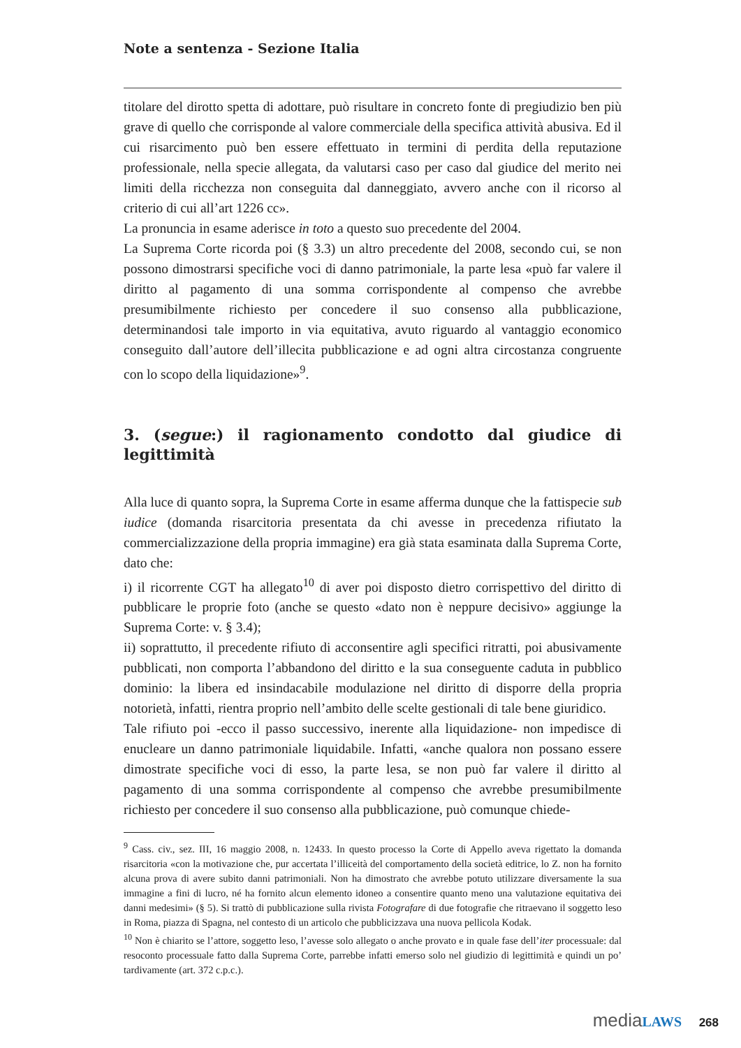Note a sentenza - Sezione Italia
titolare del dirotto spetta di adottare, può risultare in concreto fonte di pregiudizio ben più grave di quello che corrisponde al valore commerciale della specifica attività abusiva. Ed il cui risarcimento può ben essere effettuato in termini di perdita della reputazione professionale, nella specie allegata, da valutarsi caso per caso dal giudice del merito nei limiti della ricchezza non conseguita dal danneggiato, avvero anche con il ricorso al criterio di cui all’art 1226 cc».
La pronuncia in esame aderisce in toto a questo suo precedente del 2004.
La Suprema Corte ricorda poi (§ 3.3) un altro precedente del 2008, secondo cui, se non possono dimostrarsi specifiche voci di danno patrimoniale, la parte lesa «può far valere il diritto al pagamento di una somma corrispondente al compenso che avrebbe presumibilmente richiesto per concedere il suo consenso alla pubblicazione, determinandosi tale importo in via equitativa, avuto riguardo al vantaggio economico conseguito dall’autore dell’illecita pubblicazione e ad ogni altra circostanza congruente con lo scopo della liquidazione»<sup>9</sup>.
3. (segue:) il ragionamento condotto dal giudice di legittimità
Alla luce di quanto sopra, la Suprema Corte in esame afferma dunque che la fattispecie sub iudice (domanda risarcitoria presentata da chi avesse in precedenza rifiutato la commercializzazione della propria immagine) era già stata esaminata dalla Suprema Corte, dato che:
i) il ricorrente CGT ha allegato<sup>10</sup> di aver poi disposto dietro corrispettivo del diritto di pubblicare le proprie foto (anche se questo «dato non è neppure decisivo» aggiunge la Suprema Corte: v. § 3.4);
ii) soprattutto, il precedente rifiuto di acconsentire agli specifici ritratti, poi abusivamente pubblicati, non comporta l’abbandono del diritto e la sua conseguente caduta in pubblico dominio: la libera ed insindacabile modulazione nel diritto di disporre della propria notorietà, infatti, rientra proprio nell’ambito delle scelte gestionali di tale bene giuridico.
Tale rifiuto poi -ecco il passo successivo, inerente alla liquidazione- non impedisce di enucleare un danno patrimoniale liquidabile. Infatti, «anche qualora non possano essere dimostrate specifiche voci di esso, la parte lesa, se non può far valere il diritto al pagamento di una somma corrispondente al compenso che avrebbe presumibilmente richiesto per concedere il suo consenso alla pubblicazione, può comunque chiede-
<sup>9</sup> Cass. civ., sez. III, 16 maggio 2008, n. 12433. In questo processo la Corte di Appello aveva rigettato la domanda risarcitoria «con la motivazione che, pur accertata l’illiceità del comportamento della società editrice, lo Z. non ha fornito alcuna prova di avere subito danni patrimoniali. Non ha dimostrato che avrebbe potuto utilizzare diversamente la sua immagine a fini di lucro, né ha fornito alcun elemento idoneo a consentire quanto meno una valutazione equitativa dei danni medesimi» (§ 5). Si trattò di pubblicazione sulla rivista Fotografare di due fotografie che ritraevano il soggetto leso in Roma, piazza di Spagna, nel contesto di un articolo che pubblicizzava una nuova pellicola Kodak.
<sup>10</sup> Non è chiarito se l’attore, soggetto leso, l’avesse solo allegato o anche provato e in quale fase dell’iter processuale: dal resoconto processuale fatto dalla Suprema Corte, parrebbe infatti emerso solo nel giudizio di legittimità e quindi un po’ tardivamente (art. 372 c.p.c.).
media LAWS 268